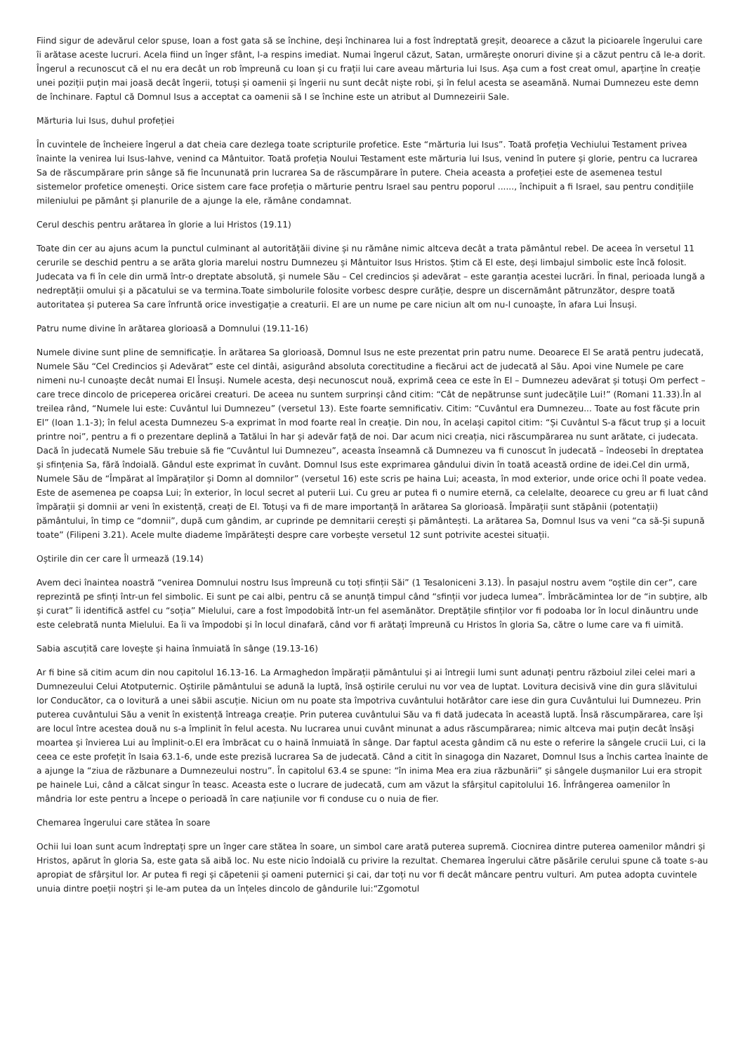Fiind sigur de adevărul celor spuse, Ioan a fost gata să se închine, deși închinarea lui a fost îndreptată greșit, deoarece a căzut la picioarele îngerului care îi arătase aceste lucruri. Acela fiind un înger sfânt, l-a respins imediat. Numai îngerul căzut, Satan, urmărește onoruri divine și a căzut pentru că le-a dorit. Îngerul a recunoscut că el nu era decât un rob împreună cu Ioan și cu frații lui care aveau mărturia lui Isus. Așa cum a fost creat omul, aparține în creație unei poziții puțin mai joasă decât îngerii, totuși și oamenii și îngerii nu sunt decât niște robi, și în felul acesta se aseamănă. Numai Dumnezeu este demn de închinare. Faptul că Domnul Isus a acceptat ca oamenii să I se închine este un atribut al Dumnezeirii Sale.
Mărturia lui Isus, duhul profeției
În cuvintele de încheiere îngerul a dat cheia care dezlega toate scripturile profetice. Este “mărturia lui Isus”. Toată profeția Vechiului Testament privea înainte la venirea lui Isus-Iahve, venind ca Mântuitor. Toată profeția Noului Testament este mărturia lui Isus, venind în putere și glorie, pentru ca lucrarea Sa de răscumpărare prin sânge să fie încununată prin lucrarea Sa de răscumpărare în putere. Cheia aceasta a profeției este de asemenea testul sistemelor profetice omenești. Orice sistem care face profeția o mărturie pentru Israel sau pentru poporul ......, închipuit a fi Israel, sau pentru condițiile mileniului pe pământ și planurile de a ajunge la ele, rămâne condamnat.
Cerul deschis pentru arătarea în glorie a lui Hristos (19.11)
Toate din cer au ajuns acum la punctul culminant al autoritățăii divine și nu rămâne nimic altceva decât a trata pământul rebel. De aceea în versetul 11 cerurile se deschid pentru a se arăta gloria marelui nostru Dumnezeu și Mântuitor Isus Hristos. Știm că El este, deși limbajul simbolic este încă folosit. Judecata va fi în cele din urmă într-o dreptate absolută, și numele Său – Cel credincios și adevărat – este garanția acestei lucrări. În final, perioada lungă a nedreptății omului și a păcatului se va termina.Toate simbolurile folosite vorbesc despre curăție, despre un discernământ pătrunzător, despre toată autoritatea și puterea Sa care înfruntă orice investigație a creaturii. El are un nume pe care niciun alt om nu-l cunoaște, în afara Lui Însuși.
Patru nume divine în arătarea glorioasă a Domnului (19.11-16)
Numele divine sunt pline de semnificație. În arătarea Sa glorioasă, Domnul Isus ne este prezentat prin patru nume. Deoarece El Se arată pentru judecată, Numele Său “Cel Credincios și Adevărat” este cel dintâi, asigurând absoluta corectitudine a fiecărui act de judecată al Său. Apoi vine Numele pe care nimeni nu-l cunoaște decât numai El Însuși. Numele acesta, deși necunoscut nouă, exprimă ceea ce este în El – Dumnezeu adevărat și totuși Om perfect – care trece dincolo de priceperea oricărei creaturi. De aceea nu suntem surprinși când citim: “Cât de nepătrunse sunt judecățile Lui!” (Romani 11.33).În al treilea rând, “Numele lui este: Cuvântul lui Dumnezeu” (versetul 13). Este foarte semnificativ. Citim: “Cuvântul era Dumnezeu... Toate au fost făcute prin El” (Ioan 1.1-3); în felul acesta Dumnezeu S-a exprimat în mod foarte real în creație. Din nou, în același capitol citim: “Și Cuvântul S-a făcut trup și a locuit printre noi”, pentru a fi o prezentare deplină a Tatălui în har și adevăr față de noi. Dar acum nici creația, nici răscumpărarea nu sunt arătate, ci judecata. Dacă în judecată Numele Său trebuie să fie “Cuvântul lui Dumnezeu”, aceasta înseamnă că Dumnezeu va fi cunoscut în judecată – îndeosebi în dreptatea și sfințenia Sa, fără îndoială. Gândul este exprimat în cuvânt. Domnul Isus este exprimarea gândului divin în toată această ordine de idei.Cel din urmă, Numele Său de “Împărat al împăraților și Domn al domnilor” (versetul 16) este scris pe haina Lui; aceasta, în mod exterior, unde orice ochi îl poate vedea. Este de asemenea pe coapsa Lui; în exterior, în locul secret al puterii Lui. Cu greu ar putea fi o numire eternă, ca celelalte, deoarece cu greu ar fi luat când împărații și domnii ar veni în existență, creați de El. Totuși va fi de mare importanță în arătarea Sa glorioasă. Împărații sunt stăpânii (potentații) pământului, în timp ce “domnii”, după cum gândim, ar cuprinde pe demnitarii cerești și pământești. La arătarea Sa, Domnul Isus va veni “ca să-Și supună toate” (Filipeni 3.21). Acele multe diademe împărătești despre care vorbește versetul 12 sunt potrivite acestei situații.
Oștirile din cer care Îl urmează (19.14)
Avem deci înaintea noastră “venirea Domnului nostru Isus împreună cu toți sfinții Săi” (1 Tesaloniceni 3.13). În pasajul nostru avem “oștile din cer”, care reprezintă pe sfinți într-un fel simbolic. Ei sunt pe cai albi, pentru că se anunță timpul când “sfinții vor judeca lumea”. Îmbrăcămintea lor de “in subțire, alb și curat” îi identifică astfel cu “soția” Mielului, care a fost împodobită într-un fel asemănător. Dreptățile sfinților vor fi podoaba lor în locul dinăuntru unde este celebrată nunta Mielului. Ea îi va împodobi și în locul dinafară, când vor fi arătați împreună cu Hristos în gloria Sa, către o lume care va fi uimită.
Sabia ascuțită care lovește și haina înmuiată în sânge (19.13-16)
Ar fi bine să citim acum din nou capitolul 16.13-16. La Armaghedon împărații pământului și ai întregii lumi sunt adunați pentru războiul zilei celei mari a Dumnezeului Celui Atotputernic. Oștirile pământului se adună la luptă, însă oștirile cerului nu vor vea de luptat. Lovitura decisivă vine din gura slăvitului lor Conducător, ca o lovitură a unei săbii ascuție. Niciun om nu poate sta împotriva cuvântului hotărâtor care iese din gura Cuvântului lui Dumnezeu. Prin puterea cuvântului Său a venit în existență întreaga creație. Prin puterea cuvântului Său va fi dată judecata în această luptă. Însă răscumpărarea, care își are locul între acestea două nu s-a împlinit în felul acesta. Nu lucrarea unui cuvânt minunat a adus răscumpărarea; nimic altceva mai puțin decât însăși moartea și învierea Lui au împlinit-o.El era îmbrăcat cu o haină înmuiată în sânge. Dar faptul acesta gândim că nu este o referire la sângele crucii Lui, ci la ceea ce este profețit în Isaia 63.1-6, unde este prezisă lucrarea Sa de judecată. Când a citit în sinagoga din Nazaret, Domnul Isus a închis cartea înainte de a ajunge la “ziua de răzbunare a Dumnezeului nostru”. În capitolul 63.4 se spune: “în inima Mea era ziua răzbunării” și sângele dușmanilor Lui era stropit pe hainele Lui, când a călcat singur în teasc. Aceasta este o lucrare de judecată, cum am văzut la sfârșitul capitolului 16. Înfrângerea oamenilor în mândria lor este pentru a începe o perioadă în care națiunile vor fi conduse cu o nuia de fier.
Chemarea îngerului care stătea în soare
Ochii lui Ioan sunt acum îndreptați spre un înger care stătea în soare, un simbol care arată puterea supremă. Ciocnirea dintre puterea oamenilor mândri și Hristos, apărut în gloria Sa, este gata să aibă loc. Nu este nicio îndoială cu privire la rezultat. Chemarea îngerului către păsările cerului spune că toate s-au apropiat de sfârșitul lor. Ar putea fi regi și căpetenii și oameni puternici și cai, dar toți nu vor fi decât mâncare pentru vulturi. Am putea adopta cuvintele unuia dintre poeții noștri și le-am putea da un înțeles dincolo de gândurile lui:“Zgomotul